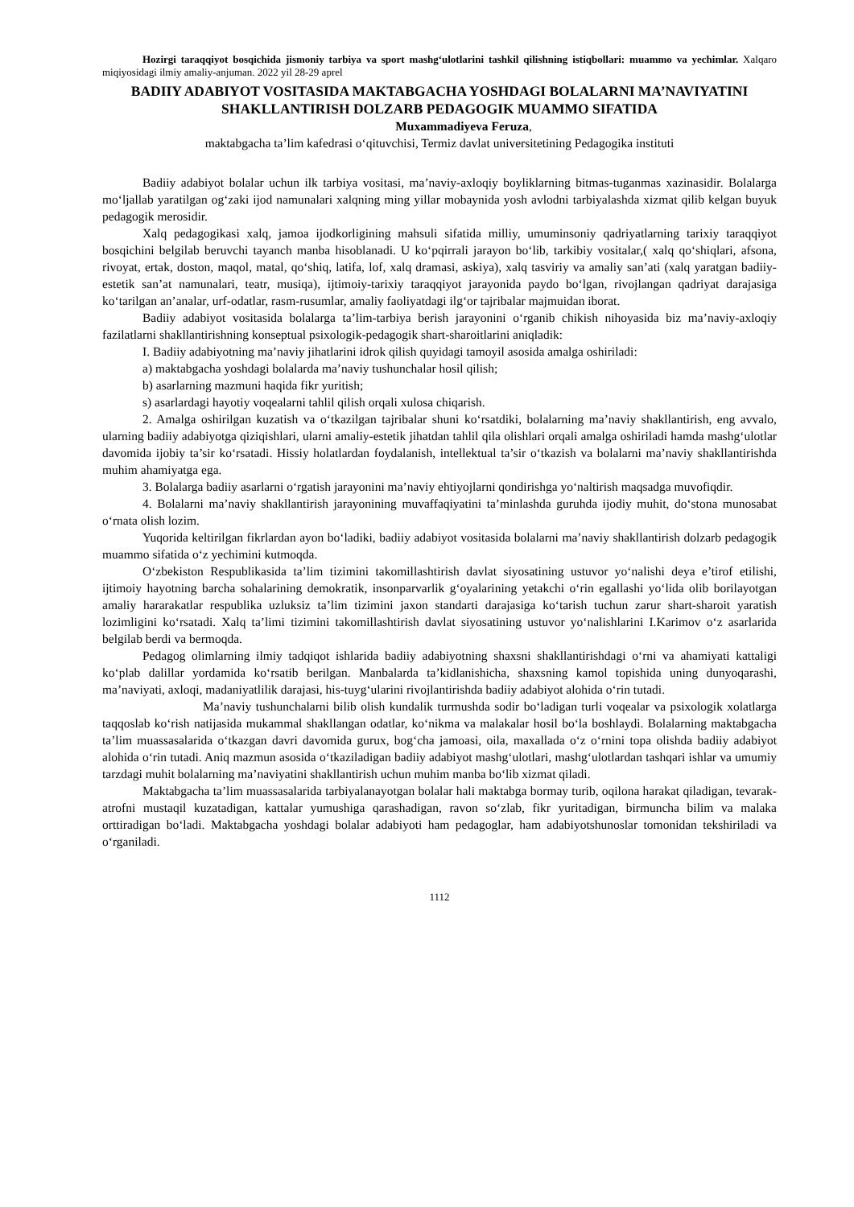Hozirgi taraqqiyot bosqichida jismoniy tarbiya va sport mashg‘ulotlarini tashkil qilishning istiqbollari: muammo va yechimlar. Xalqaro miqiyosidagi ilmiy amaliy-anjuman. 2022 yil 28-29 aprel
BADIIY ADABIYOT VOSITASIDA MAKTABGACHA YOSHDAGI BOLALARNI MA’NAVIYATINI SHAKLLANTIRISH DOLZARB PEDAGOGIK MUAMMO SIFATIDA
Muxammadiyeva Feruza,
maktabgacha ta’lim kafedrasi o‘qituvchisi, Termiz davlat universitetining Pedagogika instituti
Badiiy adabiyot bolalar uchun ilk tarbiya vositasi, ma’naviy-axloqiy boyliklarning bitmas-tuganmas xazinasidir. Bolalarga mo‘ljallab yaratilgan og‘zaki ijod namunalari xalqning ming yillar mobaynida yosh avlodni tarbiyalashda xizmat qilib kelgan buyuk pedagogik merosidir.
Xalq pedagogikasi xalq, jamoa ijodkorligining mahsuli sifatida milliy, umuminsoniy qadriyatlarning tarixiy taraqqiyot bosqichini belgilab beruvchi tayanch manba hisoblanadi. U ko‘pqirrali jarayon bo‘lib, tarkibiy vositalar,( xalq qo‘shiqlari, afsona, rivoyat, ertak, doston, maqol, matal, qo‘shiq, latifa, lof, xalq dramasi, askiya), xalq tasviriy va amaliy san’ati (xalq yaratgan badiiy-estetik san’at namunalari, teatr, musiqa), ijtimoiy-tarixiy taraqqiyot jarayonida paydo bo‘lgan, rivojlangan qadriyat darajasiga ko‘tarilgan an’analar, urf-odatlar, rasm-rusumlar, amaliy faoliyatdagi ilg‘or tajribalar majmuidan iborat.
Badiiy adabiyot vositasida bolalarga ta’lim-tarbiya berish jarayonini o‘rganib chikish nihoyasida biz ma’naviy-axloqiy fazilatlarni shakllantirishning konseptual psixologik-pedagogik shart-sharoitlarini aniqladik:
I. Badiiy adabiyotning ma’naviy jihatlarini idrok qilish quyidagi tamoyil asosida amalga oshiriladi:
a) maktabgacha yoshdagi bolalarda ma’naviy tushunchalar hosil qilish;
b) asarlarning mazmuni haqida fikr yuritish;
s) asarlardagi hayotiy voqealarni tahlil qilish orqali xulosa chiqarish.
2. Amalga oshirilgan kuzatish va o‘tkazilgan tajribalar shuni ko‘rsatdiki, bolalarning ma’naviy shakllantirish, eng avvalo, ularning badiiy adabiyotga qiziqishlari, ularni amaliy-estetik jihatdan tahlil qila olishlari orqali amalga oshiriladi hamda mashg‘ulotlar davomida ijobiy ta’sir ko‘rsatadi. Hissiy holatlardan foydalanish, intellektual ta’sir o‘tkazish va bolalarni ma’naviy shakllantirishda muhim ahamiyatga ega.
3. Bolalarga badiiy asarlarni o‘rgatish jarayonini ma’naviy ehtiyojlarni qondirishga yo‘naltirish maqsadga muvofiqdir.
4. Bolalarni ma’naviy shakllantirish jarayonining muvaffaqiyatini ta’minlashda guruhda ijodiy muhit, do‘stona munosabat o‘rnata olish lozim.
Yuqorida keltirilgan fikrlardan ayon bo‘ladiki, badiiy adabiyot vositasida bolalarni ma’naviy shakllantirish dolzarb pedagogik muammo sifatida o‘z yechimini kutmoqda.
O‘zbekiston Respublikasida ta’lim tizimini takomillashtirish davlat siyosatining ustuvor yo‘nalishi deya e’tirof etilishi, ijtimoiy hayotning barcha sohalarining demokratik, insonparvarlik g‘oyalarining yetakchi o‘rin egallashi yo‘lida olib borilayotgan amaliy hararakatlar respublika uzluksiz ta’lim tizimini jaxon standarti darajasiga ko‘tarish tuchun zarur shart-sharoit yaratish lozimligini ko‘rsatadi. Xalq ta’limi tizimini takomillashtirish davlat siyosatining ustuvor yo‘nalishlarini I.Karimov o‘z asarlarida belgilab berdi va bermoqda.
Pedagog olimlarning ilmiy tadqiqot ishlarida badiiy adabiyotning shaxsni shakllantirishdagi o‘rni va ahamiyati kattaligi ko‘plab dalillar yordamida ko‘rsatib berilgan. Manbalarda ta’kidlanishicha, shaxsning kamol topishida uning dunyoqarashi, ma’naviyati, axloqi, madaniyatlilik darajasi, his-tuyg‘ularini rivojlantirishda badiiy adabiyot alohida o‘rin tutadi.
Ma’naviy tushunchalarni bilib olish kundalik turmushda sodir bo‘ladigan turli voqealar va psixologik xolatlarga taqqoslab ko‘rish natijasida mukammal shakllangan odatlar, ko‘nikma va malakalar hosil bo‘la boshlaydi. Bolalarning maktabgacha ta’lim muassasalarida o‘tkazgan davri davomida gurux, bog‘cha jamoasi, oila, maxallada o‘z o‘rnini topa olishda badiiy adabiyot alohida o‘rin tutadi. Aniq mazmun asosida o‘tkaziladigan badiiy adabiyot mashg‘ulotlari, mashg‘ulotlardan tashqari ishlar va umumiy tarzdagi muhit bolalarning ma’naviyatini shakllantirish uchun muhim manba bo‘lib xizmat qiladi.
Maktabgacha ta’lim muassasalarida tarbiyalanayotgan bolalar hali maktabga bormay turib, oqilona harakat qiladigan, tevarak-atrofni mustaqil kuzatadigan, kattalar yumushiga qarashadigan, ravon so‘zlab, fikr yuritadigan, birmuncha bilim va malaka orttiradigan bo‘ladi. Maktabgacha yoshdagi bolalar adabiyoti ham pedagoglar, ham adabiyotshunoslar tomonidan tekshiriladi va o‘rganiladi.
1112